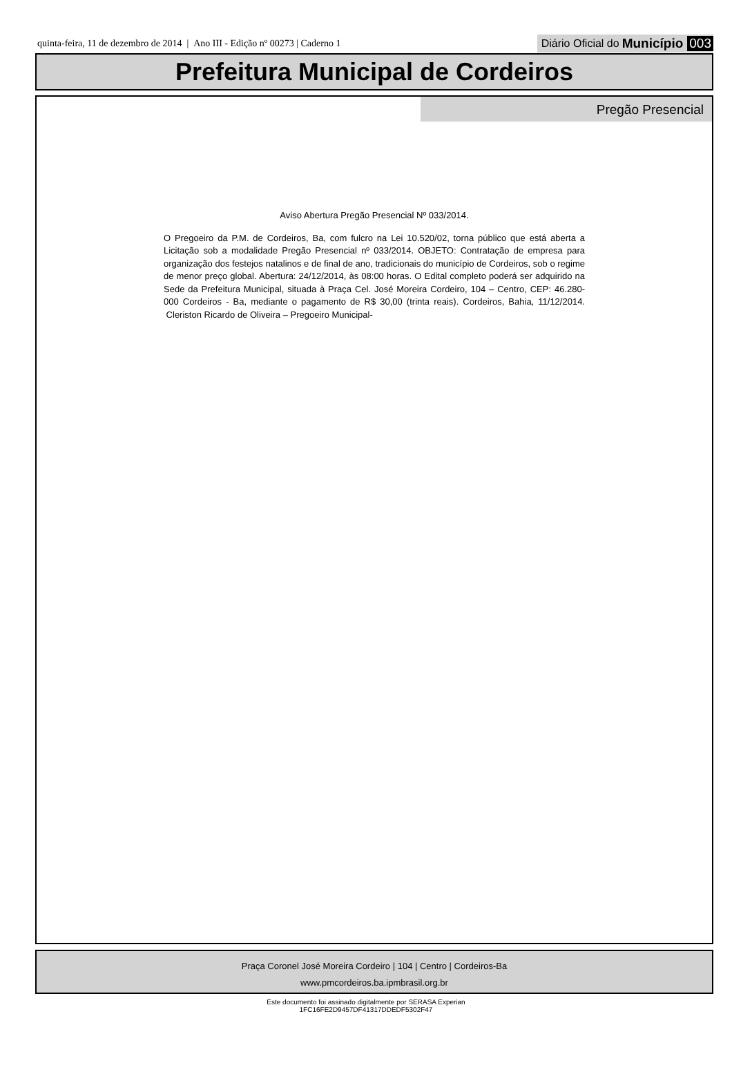quinta-feira, 11 de dezembro de 2014 | Ano III - Edição nº 00273 | Caderno 1
Diário Oficial do Município 003
Prefeitura Municipal de Cordeiros
Pregão Presencial
Aviso Abertura Pregão Presencial Nº 033/2014.
O Pregoeiro da P.M. de Cordeiros, Ba, com fulcro na Lei 10.520/02, torna público que está aberta a Licitação sob a modalidade Pregão Presencial nº 033/2014. OBJETO: Contratação de empresa para organização dos festejos natalinos e de final de ano, tradicionais do município de Cordeiros, sob o regime de menor preço global. Abertura: 24/12/2014, às 08:00 horas. O Edital completo poderá ser adquirido na Sede da Prefeitura Municipal, situada à Praça Cel. José Moreira Cordeiro, 104 – Centro, CEP: 46.280-000 Cordeiros - Ba, mediante o pagamento de R$ 30,00 (trinta reais). Cordeiros, Bahia, 11/12/2014. Cleriston Ricardo de Oliveira – Pregoeiro Municipal-
Praça Coronel José Moreira Cordeiro | 104 | Centro | Cordeiros-Ba
www.pmcordeiros.ba.ipmbrasil.org.br
Este documento foi assinado digitalmente por SERASA Experian
1FC16FE2D9457DF41317DDEDF5302F47